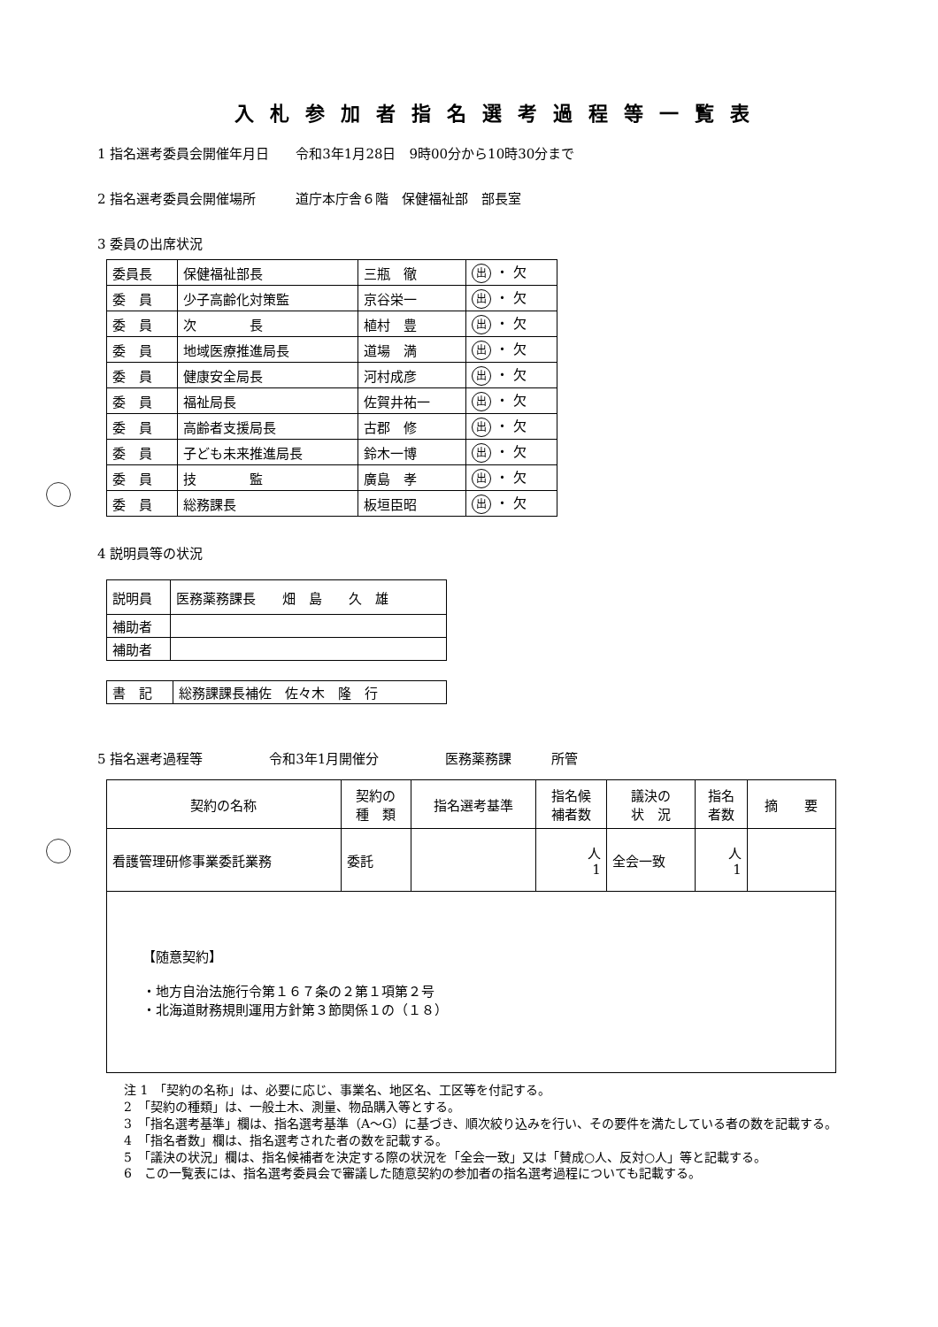入札参加者指名選考過程等一覧表
1 指名選考委員会開催年月日　　令和3年1月28日　9時00分から10時30分まで
2 指名選考委員会開催場所　　　道庁本庁舎６階　保健福祉部　部長室
3 委員の出席状況
| 委員長 | 保健福祉部長 | 三瓶 徹 | 出 ・ 欠 |
| 委 員 | 少子高齢化対策監 | 京谷栄一 | 出 ・ 欠 |
| 委 員 | 次 長 | 植村 豊 | 出 ・ 欠 |
| 委 員 | 地域医療推進局長 | 道場 満 | 出 ・ 欠 |
| 委 員 | 健康安全局長 | 河村成彦 | 出 ・ 欠 |
| 委 員 | 福祉局長 | 佐賀井祐一 | 出 ・ 欠 |
| 委 員 | 高齢者支援局長 | 古郡 修 | 出 ・ 欠 |
| 委 員 | 子ども未来推進局長 | 鈴木一博 | 出 ・ 欠 |
| 委 員 | 技 監 | 廣島 孝 | 出 ・ 欠 |
| 委 員 | 総務課長 | 板垣臣昭 | 出 ・ 欠 |
4 説明員等の状況
| 説明員 | 医務薬務課長 畑 島 久 雄 |
| 補助者 | |
| 補助者 | |
| 書 記 | 総務課課長補佐 佐々木 隆 行 |
5 指名選考過程等　　　　　令和3年1月開催分　　　　　医務薬務課　　　所管
| 契約の名称 | 契約の 種 類 | 指名選考基準 | 指名候 補者数 | 議決の 状 況 | 指名 者数 | 摘 要 |
| --- | --- | --- | --- | --- | --- | --- |
| 看護管理研修事業委託業務 | 委託 | | 人 1 | 全会一致 | 人 1 | |
| 【随意契約】 ・地方自治法施行令第１６７条の２第１項第２号 ・北海道財務規則運用方針第３節関係１の（１８） | | | | | | |
注 1　「契約の名称」は、必要に応じ、事業名、地区名、工区等を付記する。
2　「契約の種類」は、一般土木、測量、物品購入等とする。
3　「指名選考基準」欄は、指名選考基準（A～G）に基づき、順次絞り込みを行い、その要件を満たしている者の数を記載する。
4　「指名者数」欄は、指名選考された者の数を記載する。
5　「議決の状況」欄は、指名候補者を決定する際の状況を「全会一致」又は「賛成○人、反対○人」等と記載する。
6　この一覧表には、指名選考委員会で審議した随意契約の参加者の指名選考過程についても記載する。